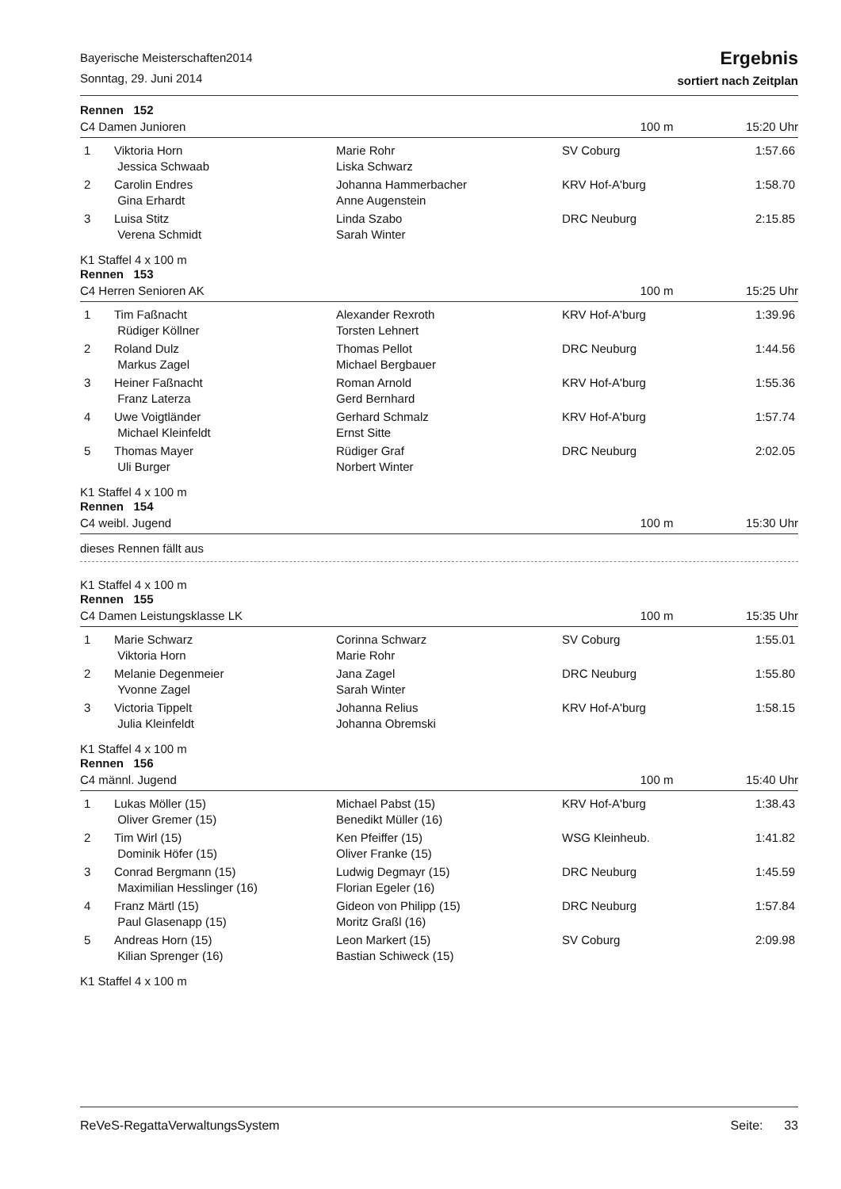Bayerische Meisterschaften2014
Sonntag, 29. Juni 2014
Ergebnis
sortiert nach Zeitplan
Rennen 152
C4 Damen Junioren 100 m 15:20 Uhr
| 1 | Viktoria Horn | Marie Rohr | SV Coburg | 1:57.66 |
| | Jessica Schwaab | Liska Schwarz | | |
| 2 | Carolin Endres | Johanna Hammerbacher | KRV Hof-A'burg | 1:58.70 |
| | Gina Erhardt | Anne Augenstein | | |
| 3 | Luisa Stitz | Linda Szabo | DRC Neuburg | 2:15.85 |
| | Verena Schmidt | Sarah Winter | | |
K1 Staffel 4 x 100 m
Rennen 153
C4 Herren Senioren AK 100 m 15:25 Uhr
| 1 | Tim Faßnacht | Alexander Rexroth | KRV Hof-A'burg | 1:39.96 |
| | Rüdiger Köllner | Torsten Lehnert | | |
| 2 | Roland Dulz | Thomas Pellot | DRC Neuburg | 1:44.56 |
| | Markus Zagel | Michael Bergbauer | | |
| 3 | Heiner Faßnacht | Roman Arnold | KRV Hof-A'burg | 1:55.36 |
| | Franz Laterza | Gerd Bernhard | | |
| 4 | Uwe Voigtländer | Gerhard Schmalz | KRV Hof-A'burg | 1:57.74 |
| | Michael Kleinfeldt | Ernst Sitte | | |
| 5 | Thomas Mayer | Rüdiger Graf | DRC Neuburg | 2:02.05 |
| | Uli Burger | Norbert Winter | | |
K1 Staffel 4 x 100 m
Rennen 154
C4 weibl. Jugend 100 m 15:30 Uhr
dieses Rennen fällt aus
K1 Staffel 4 x 100 m
Rennen 155
C4 Damen Leistungsklasse LK 100 m 15:35 Uhr
| 1 | Marie Schwarz | Corinna Schwarz | SV Coburg | 1:55.01 |
| | Viktoria Horn | Marie Rohr | | |
| 2 | Melanie Degenmeier | Jana Zagel | DRC Neuburg | 1:55.80 |
| | Yvonne Zagel | Sarah Winter | | |
| 3 | Victoria Tippelt | Johanna Relius | KRV Hof-A'burg | 1:58.15 |
| | Julia Kleinfeldt | Johanna Obremski | | |
K1 Staffel 4 x 100 m
Rennen 156
C4 männl. Jugend 100 m 15:40 Uhr
| 1 | Lukas Möller (15) | Michael Pabst (15) | KRV Hof-A'burg | 1:38.43 |
| | Oliver Gremer (15) | Benedikt Müller (16) | | |
| 2 | Tim Wirl (15) | Ken Pfeiffer (15) | WSG Kleinheub. | 1:41.82 |
| | Dominik Höfer (15) | Oliver Franke (15) | | |
| 3 | Conrad Bergmann (15) | Ludwig Degmayr (15) | DRC Neuburg | 1:45.59 |
| | Maximilian Hesslinger (16) | Florian Egeler (16) | | |
| 4 | Franz Märtl (15) | Gideon von Philipp (15) | DRC Neuburg | 1:57.84 |
| | Paul Glasenapp (15) | Moritz Graßl (16) | | |
| 5 | Andreas Horn (15) | Leon Markert (15) | SV Coburg | 2:09.98 |
| | Kilian Sprenger (16) | Bastian Schiweck (15) | | |
K1 Staffel 4 x 100 m
ReVeS-RegattaVerwaltungsSystem Seite: 33